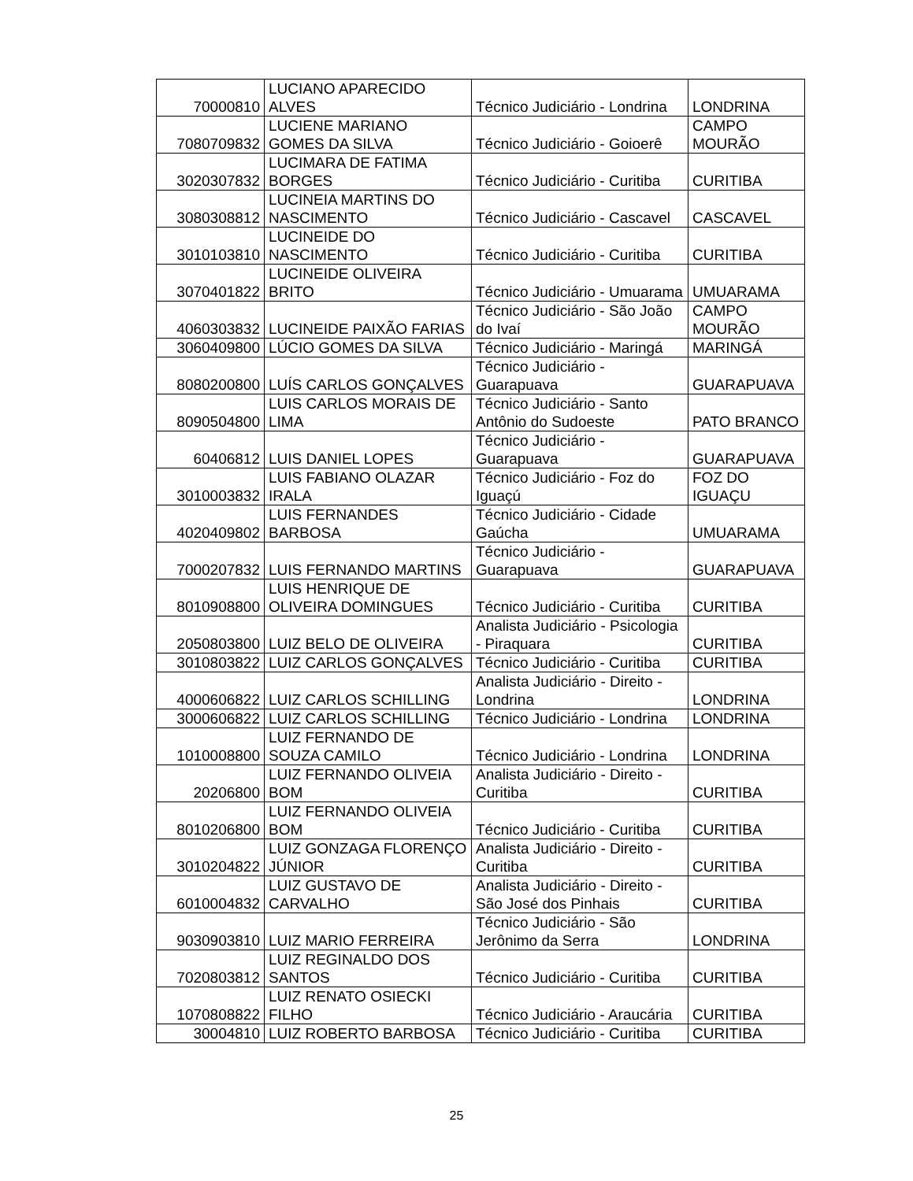| 70000810 | LUCIANO APARECIDO ALVES | Técnico Judiciário - Londrina | LONDRINA |
| 7080709832 | LUCIENE MARIANO GOMES DA SILVA | Técnico Judiciário - Goioerê | CAMPO MOURÃO |
| 3020307832 | LUCIMARA DE FATIMA BORGES | Técnico Judiciário - Curitiba | CURITIBA |
| 3080308812 | LUCINEIA MARTINS DO NASCIMENTO | Técnico Judiciário - Cascavel | CASCAVEL |
| 3010103810 | LUCINEIDE DO NASCIMENTO | Técnico Judiciário - Curitiba | CURITIBA |
| 3070401822 | LUCINEIDE OLIVEIRA BRITO | Técnico Judiciário - Umuarama | UMUARAMA |
| 4060303832 | LUCINEIDE PAIXÃO FARIAS | Técnico Judiciário - São João do Ivaí | CAMPO MOURÃO |
| 3060409800 | LÚCIO GOMES DA SILVA | Técnico Judiciário - Maringá | MARINGÁ |
| 8080200800 | LUÍS CARLOS GONÇALVES | Técnico Judiciário - Guarapuava | GUARAPUAVA |
| 8090504800 | LUIS CARLOS MORAIS DE LIMA | Técnico Judiciário - Santo Antônio do Sudoeste | PATO BRANCO |
| 60406812 | LUIS DANIEL LOPES | Técnico Judiciário - Guarapuava | GUARAPUAVA |
| 3010003832 | LUIS FABIANO OLAZAR IRALA | Técnico Judiciário - Foz do Iguaçú | FOZ DO IGUAÇU |
| 4020409802 | LUIS FERNANDES BARBOSA | Técnico Judiciário - Cidade Gaúcha | UMUARAMA |
| 7000207832 | LUIS FERNANDO MARTINS | Técnico Judiciário - Guarapuava | GUARAPUAVA |
| 8010908800 | LUIS HENRIQUE DE OLIVEIRA DOMINGUES | Técnico Judiciário - Curitiba | CURITIBA |
| 2050803800 | LUIZ BELO DE OLIVEIRA | Analista Judiciário - Psicologia - Piraquara | CURITIBA |
| 3010803822 | LUIZ CARLOS GONÇALVES | Técnico Judiciário - Curitiba | CURITIBA |
| 4000606822 | LUIZ CARLOS SCHILLING | Analista Judiciário - Direito - Londrina | LONDRINA |
| 3000606822 | LUIZ CARLOS SCHILLING | Técnico Judiciário - Londrina | LONDRINA |
| 1010008800 | LUIZ FERNANDO DE SOUZA CAMILO | Técnico Judiciário - Londrina | LONDRINA |
| 20206800 | LUIZ FERNANDO OLIVEIA BOM | Analista Judiciário - Direito - Curitiba | CURITIBA |
| 8010206800 | LUIZ FERNANDO OLIVEIA BOM | Técnico Judiciário - Curitiba | CURITIBA |
| 3010204822 | LUIZ GONZAGA FLORENÇO JÚNIOR | Analista Judiciário - Direito - Curitiba | CURITIBA |
| 6010004832 | LUIZ GUSTAVO DE CARVALHO | Analista Judiciário - Direito - São José dos Pinhais | CURITIBA |
| 9030903810 | LUIZ MARIO FERREIRA | Técnico Judiciário - São Jerônimo da Serra | LONDRINA |
| 7020803812 | LUIZ REGINALDO DOS SANTOS | Técnico Judiciário - Curitiba | CURITIBA |
| 1070808822 | LUIZ RENATO OSIECKI FILHO | Técnico Judiciário - Araucária | CURITIBA |
| 30004810 | LUIZ ROBERTO BARBOSA | Técnico Judiciário - Curitiba | CURITIBA |
25